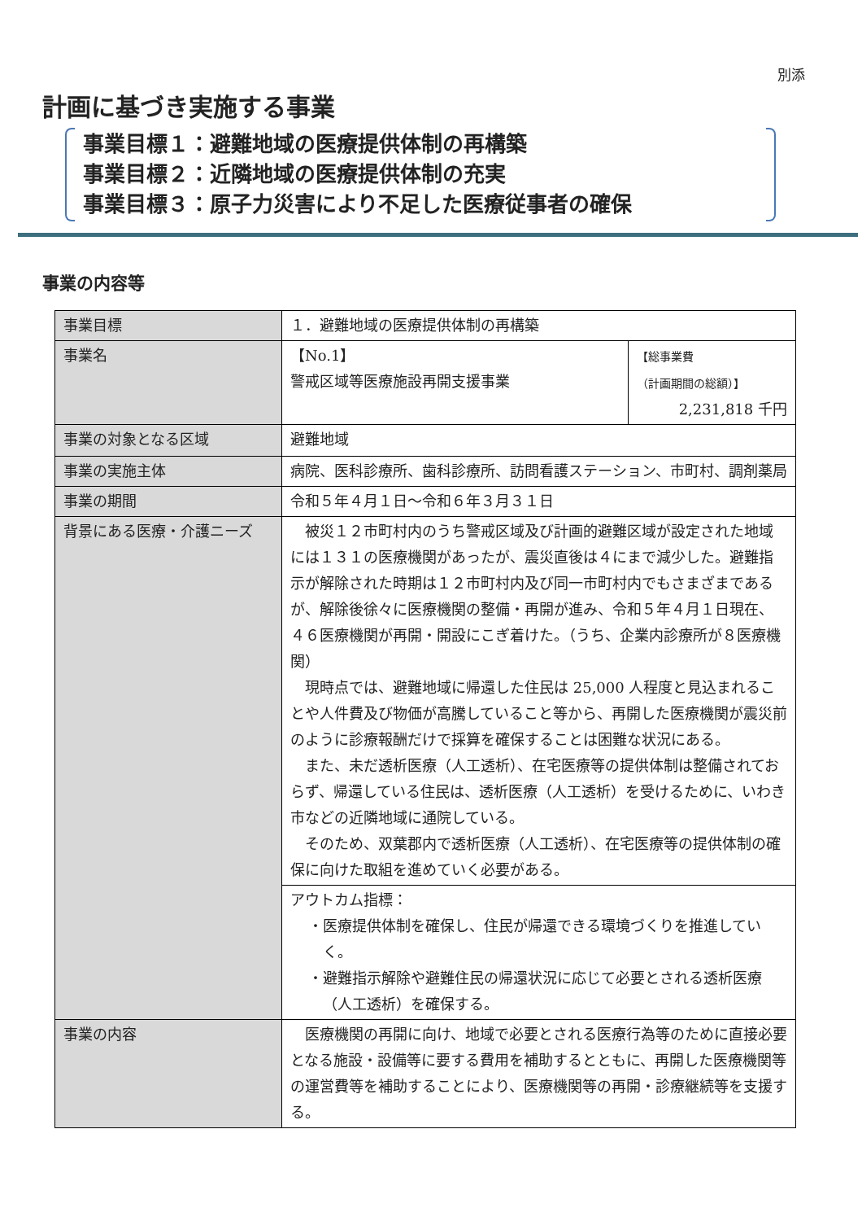別添
計画に基づき実施する事業
事業目標１：避難地域の医療提供体制の再構築
事業目標２：近隣地域の医療提供体制の充実
事業目標３：原子力災害により不足した医療従事者の確保
事業の内容等
| 事業目標 | １．避難地域の医療提供体制の再構築 | |
| 事業名 | 【No.1】 警戒区域等医療施設再開支援事業 | 【総事業費 （計画期間の総額）】 2,231,818 千円 |
| 事業の対象となる区域 | 避難地域 | |
| 事業の実施主体 | 病院、医科診療所、歯科診療所、訪問看護ステーション、市町村、調剤薬局 | |
| 事業の期間 | 令和５年４月１日～令和６年３月３１日 | |
| 背景にある医療・介護ニーズ | 被災１２市町村内のうち警戒区域及び計画的避難区域が設定された地域には１３１の医療機関があったが、震災直後は４にまで減少した。避難指示が解除された時期は１２市町村内及び同一市町村内でもさまざまであるが、解除後徐々に医療機関の整備・再開が進み、令和５年４月１日現在、４６医療機関が再開・開設にこぎ着けた。（うち、企業内診療所が８医療機関） 現時点では、避難地域に帰還した住民は 25,000 人程度と見込まれることや人件費及び物価が高騰していること等から、再開した医療機関が震災前のように診療報酬だけで採算を確保することは困難な状況にある。 また、未だ透析医療（人工透析）、在宅医療等の提供体制は整備されておらず、帰還している住民は、透析医療（人工透析）を受けるために、いわき市などの近隣地域に通院している。 そのため、双葉郡内で透析医療（人工透析）、在宅医療等の提供体制の確保に向けた取組を進めていく必要がある。 | |
| | アウトカム指標： ・医療提供体制を確保し、住民が帰還できる環境づくりを推進していく。 ・避難指示解除や避難住民の帰還状況に応じて必要とされる透析医療（人工透析）を確保する。 | |
| 事業の内容 | 医療機関の再開に向け、地域で必要とされる医療行為等のために直接必要となる施設・設備等に要する費用を補助するとともに、再開した医療機関等の運営費等を補助することにより、医療機関等の再開・診療継続等を支援する。 | |